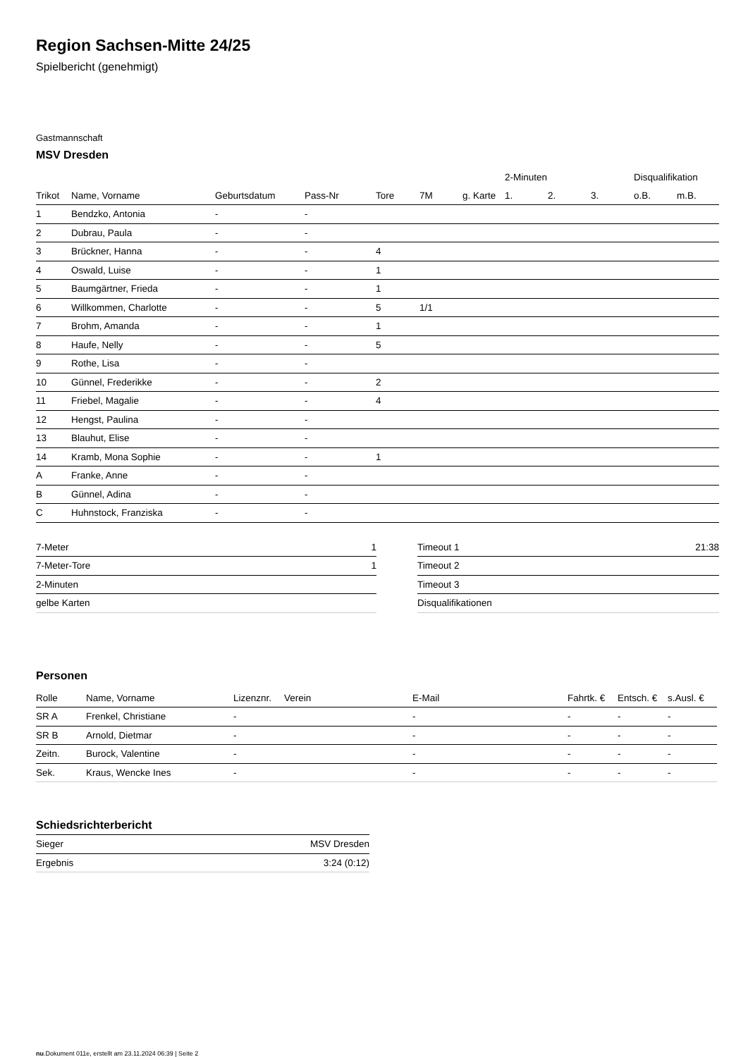Region Sachsen-Mitte 24/25
Spielbericht (genehmigt)
Gastmannschaft
MSV Dresden
| | | | | | | | 2-Minuten | | | Disqualifikation | |
| --- | --- | --- | --- | --- | --- | --- | --- | --- | --- | --- | --- |
| Trikot | Name, Vorname | Geburtsdatum | Pass-Nr | Tore | 7M | g. Karte | 1. | 2. | 3. | o.B. | m.B. |
| 1 | Bendzko, Antonia | - | - | | | | | | | | |
| 2 | Dubrau, Paula | - | - | | | | | | | | |
| 3 | Brückner, Hanna | - | - | 4 | | | | | | | |
| 4 | Oswald, Luise | - | - | 1 | | | | | | | |
| 5 | Baumgärtner, Frieda | - | - | 1 | | | | | | | |
| 6 | Willkommen, Charlotte | - | - | 5 | 1/1 | | | | | | |
| 7 | Brohm, Amanda | - | - | 1 | | | | | | | |
| 8 | Haufe, Nelly | - | - | 5 | | | | | | | |
| 9 | Rothe, Lisa | - | - | | | | | | | | |
| 10 | Günnel, Frederikke | - | - | 2 | | | | | | | |
| 11 | Friebel, Magalie | - | - | 4 | | | | | | | |
| 12 | Hengst, Paulina | - | - | | | | | | | | |
| 13 | Blauhut, Elise | - | - | | | | | | | | |
| 14 | Kramb, Mona Sophie | - | - | 1 | | | | | | | |
| A | Franke, Anne | - | - | | | | | | | | |
| B | Günnel, Adina | - | - | | | | | | | | |
| C | Huhnstock, Franziska | - | - | | | | | | | | |
| 7-Meter | 1 |
| 7-Meter-Tore | 1 |
| 2-Minuten | |
| gelbe Karten | |
| Timeout 1 | 21:38 |
| Timeout 2 | |
| Timeout 3 | |
| Disqualifikationen | |
Personen
| Rolle | Name, Vorname | Lizenznr. | Verein | E-Mail | Fahrtk. € | Entsch. € | s.Ausl. € |
| --- | --- | --- | --- | --- | --- | --- | --- |
| SR A | Frenkel, Christiane | - | | - | - | - | - |
| SR B | Arnold, Dietmar | - | | - | - | - | - |
| Zeitn. | Burock, Valentine | - | | - | - | - | - |
| Sek. | Kraus, Wencke Ines | - | | - | - | - | - |
Schiedsrichterbericht
| Sieger | MSV Dresden |
| Ergebnis | 3:24 (0:12) |
nu.Dokument 011e, erstellt am 23.11.2024 06:39 | Seite 2